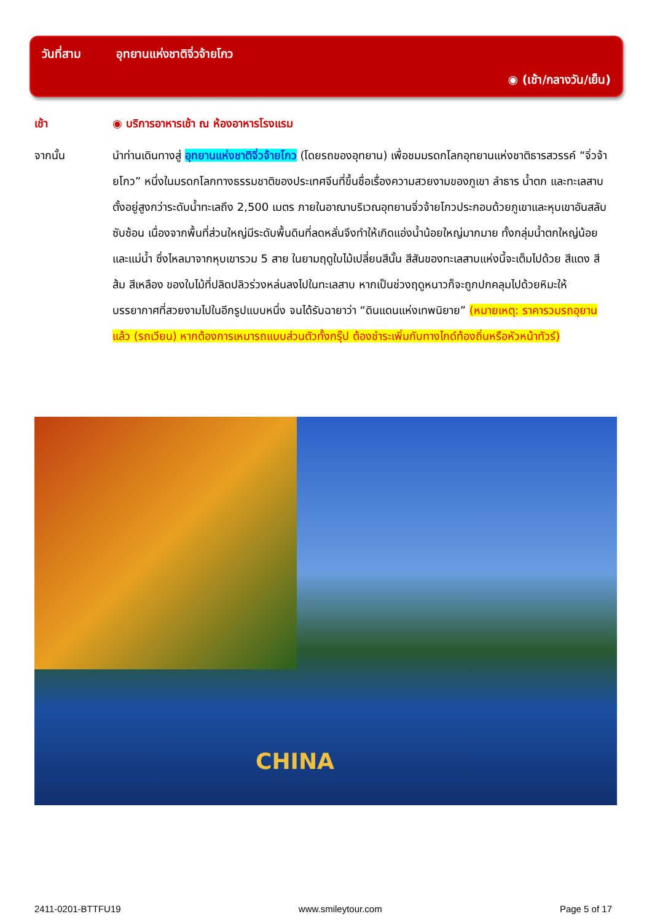วันที่สาม อุทยานแห่งชาติจิ่วจ้ายโกว
◉ (เช้า/กลางวัน/เย็น)
เช้า ◉ บริการอาหารเช้า ณ ห้องอาหารโรงแรม
จากนั้น นำท่านเดินทางสู่ อุทยานแห่งชาติจิ่วจ้ายโกว (โดยรถของอุทยาน) เพื่อชมมรดกโลกอุทยานแห่งชาติธารสวรรค์ “จิ่วจ้ายโกว” หนึ่งในมรดกโลกทางธรรมชาติของประเทศจีนที่ขึ้นชื่อเรื่องความสวยงามของภูเขา ลำธาร น้ำตก และทะเลสาบ ตั้งอยู่สูงกว่าระดับน้ำทะเลถึง 2,500 เมตร ภายในอาณาบริเวณอุทยานจิ่วจ้ายโกวประกอบด้วยภูเขาและหุบเขาอันสลับซับซ้อน เนื่องจากพื้นที่ส่วนใหญ่มีระดับพื้นดินที่ลดหลั่นจึงทำให้เกิดแอ่งน้ำน้อยใหญ่มากมาย ทั้งกลุ่มน้ำตกใหญ่น้อยและแม่น้ำ ซึ่งไหลมาจากหุบเขารวม 5 สาย ในยามฤดูใบไม้เปลี่ยนสีนั้น สีสันของทะเลสาบแห่งนี้จะเต็มไปด้วย สีแดง สีส้ม สีเหลือง ของใบไม้ที่ปลิดปลิวร่วงหล่นลงไปในทะเลสาบ หากเป็นช่วงฤดูหนาวก็จะถูกปกคลุมไปด้วยหิมะให้บรรยากาศที่สวยงามไปในอีกรูปแบบหนึ่ง จนได้รับฉายาว่า “ดินแดนแห่งเทพนิยาย” (หมายเหตุ: ราคารวมรถอุยานแล้ว (รถเวียน) หากต้องการเหมารถแบบส่วนตัวทั้งกรุ๊ป ต้องชำระเพิ่มกับทางไกด์ท้องถิ่นหรือหัวหน้าทัวร์)
CHINA
2411-0201-BTTFU19 www.smileytour.com Page 5 of 17